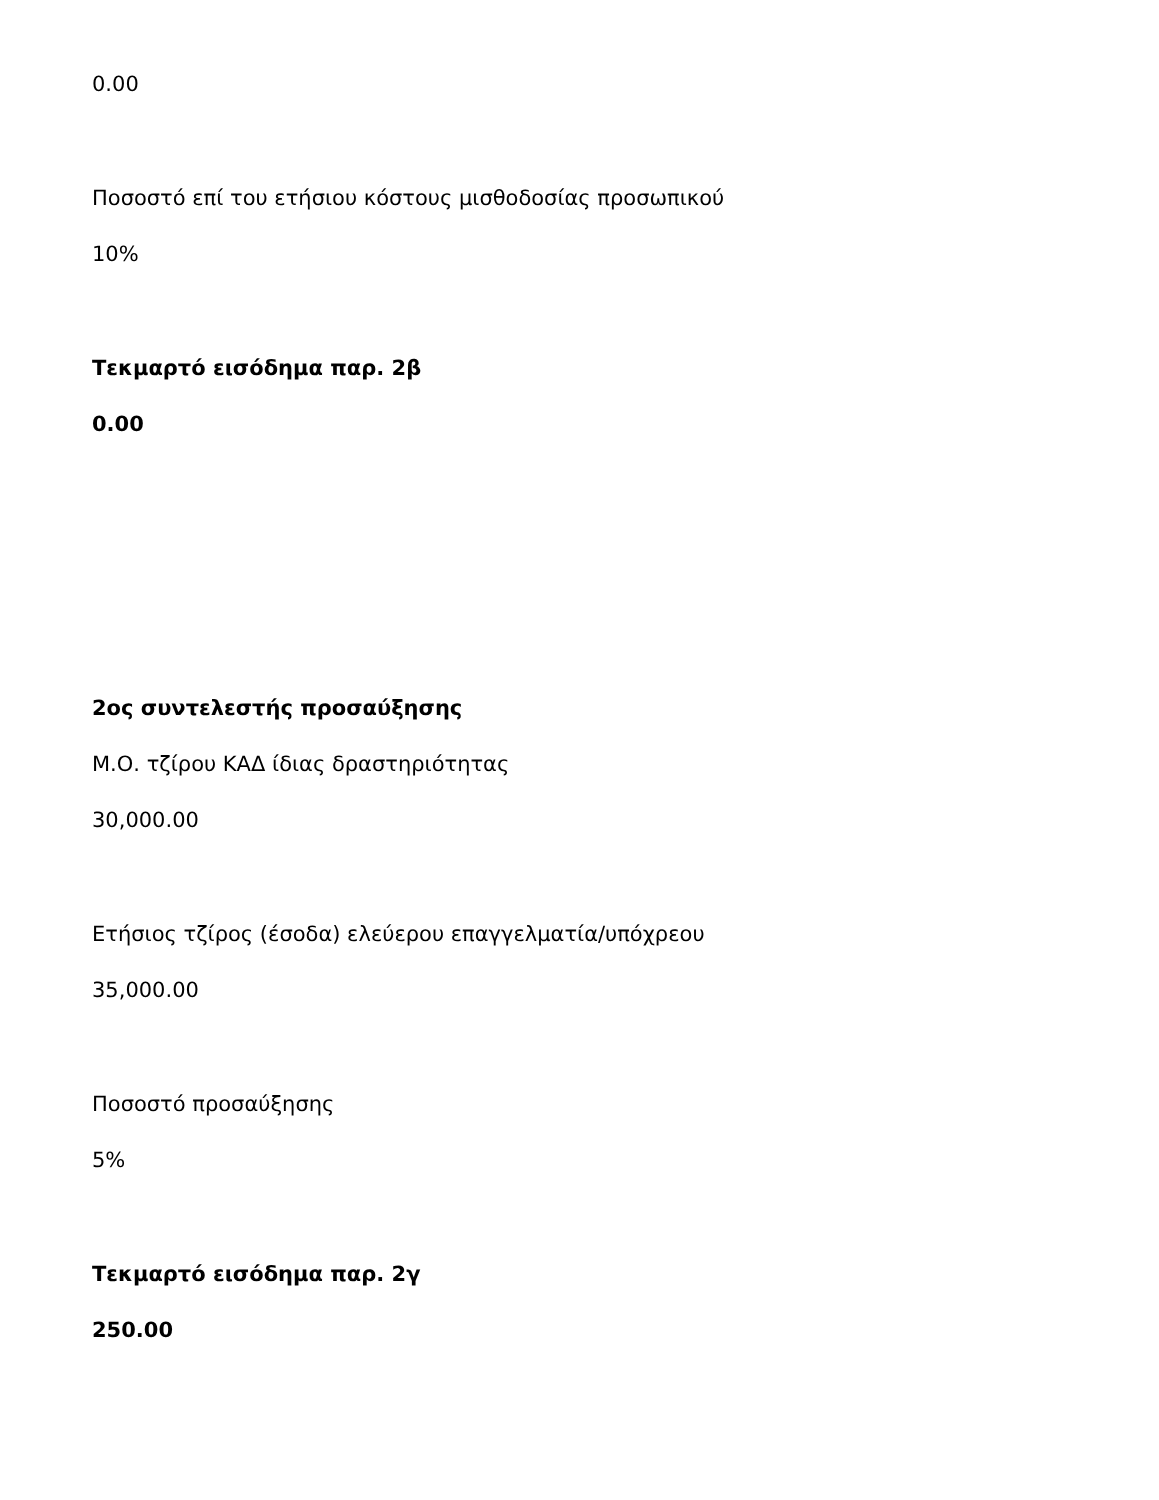0.00
Ποσοστό επί του ετήσιου κόστους μισθοδοσίας προσωπικού
10%
Τεκμαρτό εισόδημα παρ. 2β
0.00
2ος συντελεστής προσαύξησης
Μ.Ο. τζίρου ΚΑΔ ίδιας δραστηριότητας
30,000.00
Ετήσιος τζίρος (έσοδα) ελεύερου επαγγελματία/υπόχρεου
35,000.00
Ποσοστό προσαύξησης
5%
Τεκμαρτό εισόδημα παρ. 2γ
250.00